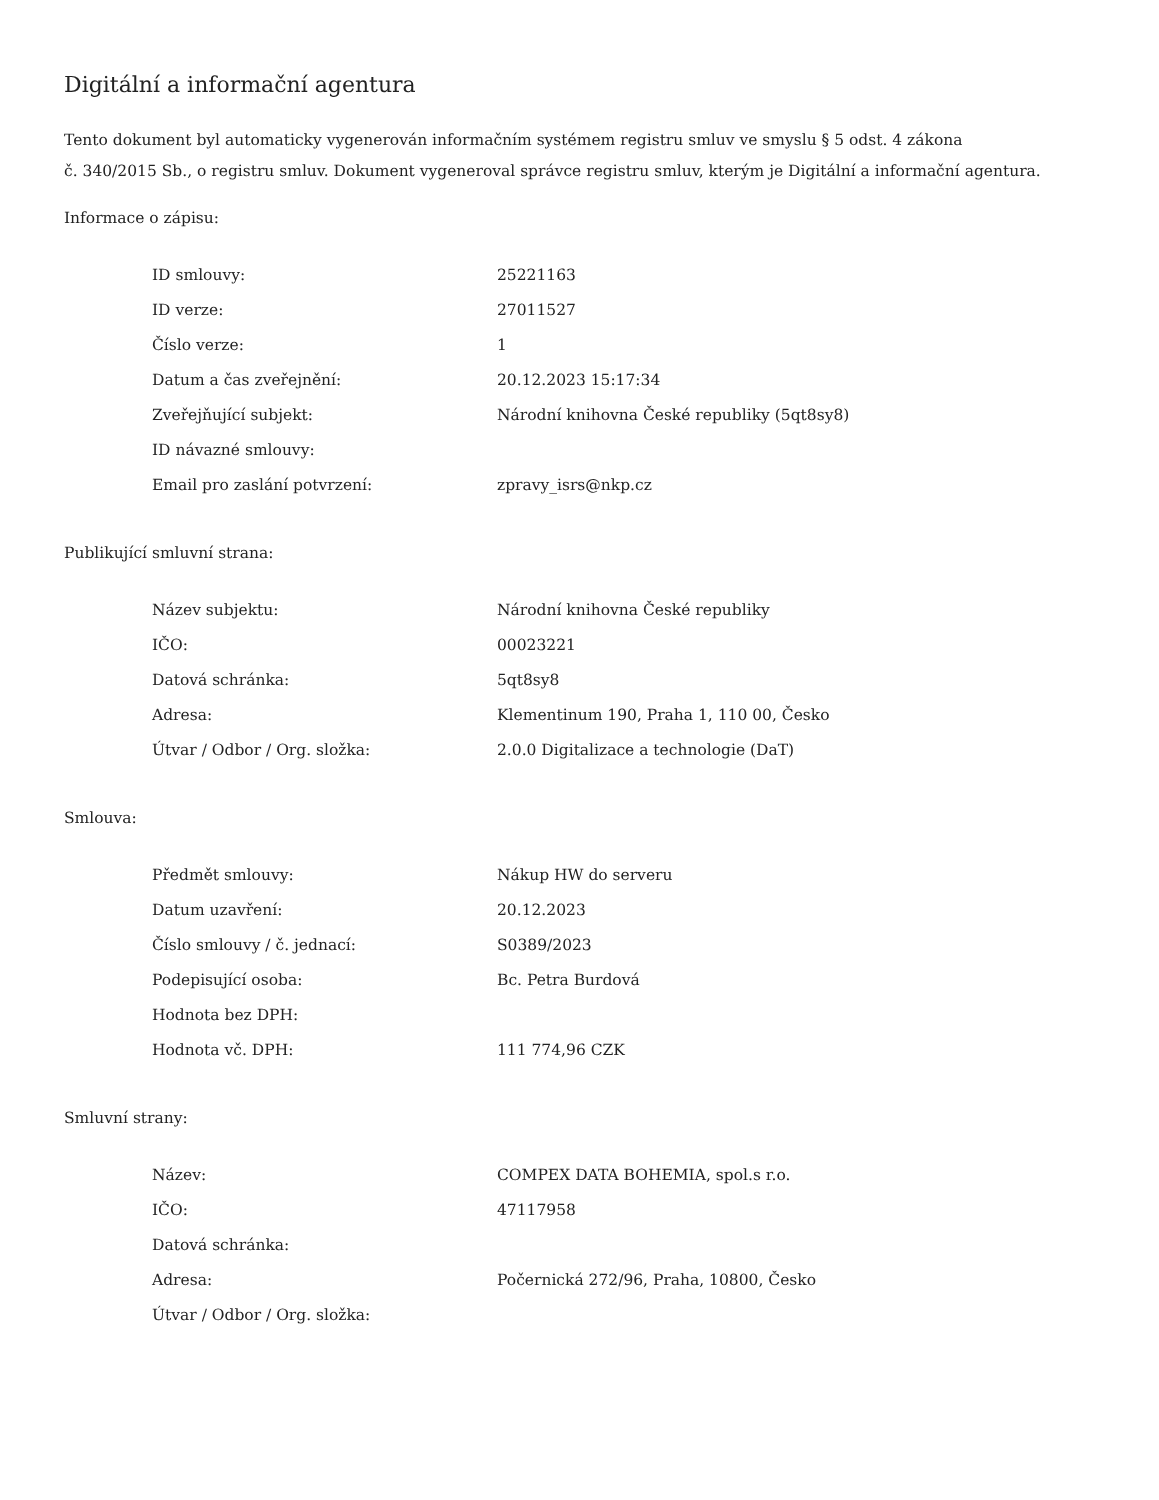Digitální a informační agentura
Tento dokument byl automaticky vygenerován informačním systémem registru smluv ve smyslu § 5 odst. 4 zákona
č. 340/2015 Sb., o registru smluv. Dokument vygeneroval správce registru smluv, kterým je Digitální a informační agentura.
Informace o zápisu:
| ID smlouvy: | 25221163 |
| ID verze: | 27011527 |
| Číslo verze: | 1 |
| Datum a čas zveřejnění: | 20.12.2023 15:17:34 |
| Zveřejňující subjekt: | Národní knihovna České republiky (5qt8sy8) |
| ID návazné smlouvy: | |
| Email pro zaslání potvrzení: | zpravy_isrs@nkp.cz |
Publikující smluvní strana:
| Název subjektu: | Národní knihovna České republiky |
| IČO: | 00023221 |
| Datová schránka: | 5qt8sy8 |
| Adresa: | Klementinum 190, Praha 1, 110 00, Česko |
| Útvar / Odbor / Org. složka: | 2.0.0 Digitalizace a technologie (DaT) |
Smlouva:
| Předmět smlouvy: | Nákup HW do serveru |
| Datum uzavření: | 20.12.2023 |
| Číslo smlouvy / č. jednací: | S0389/2023 |
| Podepisující osoba: | Bc. Petra Burdová |
| Hodnota bez DPH: | |
| Hodnota vč. DPH: | 111 774,96 CZK |
Smluvní strany:
| Název: | COMPEX DATA BOHEMIA, spol.s r.o. |
| IČO: | 47117958 |
| Datová schránka: | |
| Adresa: | Počernická 272/96, Praha, 10800, Česko |
| Útvar / Odbor / Org. složka: | |